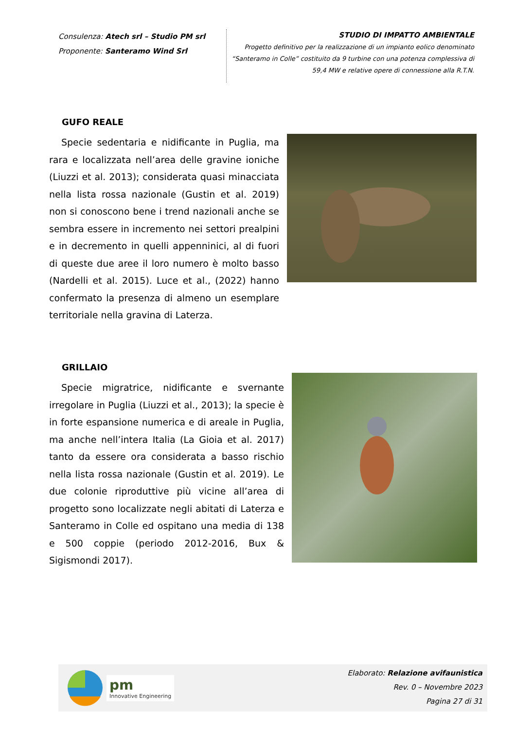Consulenza: Atech srl – Studio PM srl
Proponente: Santeramo Wind Srl
STUDIO DI IMPATTO AMBIENTALE
Progetto definitivo per la realizzazione di un impianto eolico denominato “Santeramo in Colle” costituito da 9 turbine con una potenza complessiva di 59,4 MW e relative opere di connessione alla R.T.N.
GUFO REALE
Specie sedentaria e nidificante in Puglia, ma rara e localizzata nell’area delle gravine ioniche (Liuzzi et al. 2013); considerata quasi minacciata nella lista rossa nazionale (Gustin et al. 2019) non si conoscono bene i trend nazionali anche se sembra essere in incremento nei settori prealpini e in decremento in quelli appenninici, al di fuori di queste due aree il loro numero è molto basso (Nardelli et al. 2015). Luce et al., (2022) hanno confermato la presenza di almeno un esemplare territoriale nella gravina di Laterza.
GRILLAIO
Specie migratrice, nidificante e svernante irregolare in Puglia (Liuzzi et al., 2013); la specie è in forte espansione numerica e di areale in Puglia, ma anche nell’intera Italia (La Gioia et al. 2017) tanto da essere ora considerata a basso rischio nella lista rossa nazionale (Gustin et al. 2019). Le due colonie riproduttive più vicine all’area di progetto sono localizzate negli abitati di Laterza e Santeramo in Colle ed ospitano una media di 138 e 500 coppie (periodo 2012-2016, Bux & Sigismondi 2017).
pm
Innovative Engineering
Elaborato: Relazione avifaunistica
Rev. 0 – Novembre 2023
Pagina 27 di 31